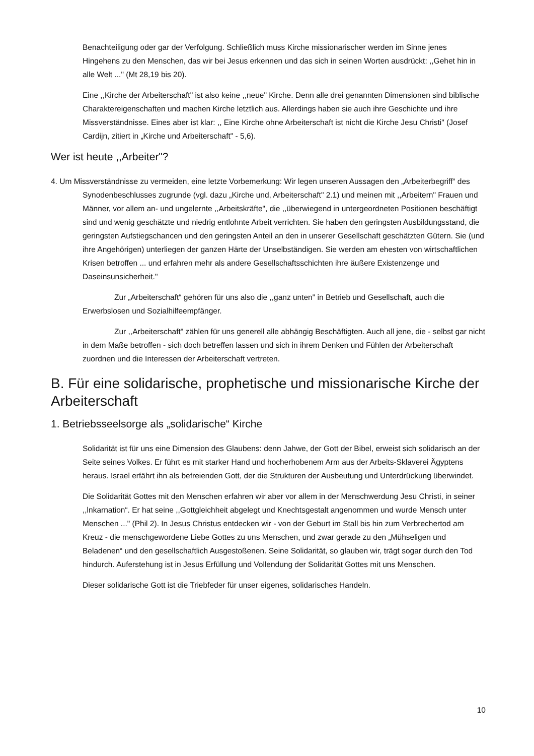Benachteiligung oder gar der Verfolgung. Schließlich muss Kirche missionarischer werden im Sinne jenes Hingehens zu den Menschen, das wir bei Jesus erkennen und das sich in seinen Worten ausdrückt: ,,Gehet hin in alle Welt ..." (Mt 28,19 bis 20).
Eine ,,Kirche der Arbeiterschaft" ist also keine ,,neue" Kirche. Denn alle drei genannten Dimensionen sind biblische Charaktereigenschaften und machen Kirche letztlich aus. Allerdings haben sie auch ihre Geschichte und ihre Missverständnisse. Eines aber ist klar: ,, Eine Kirche ohne Arbeiterschaft ist nicht die Kirche Jesu Christi" (Josef Cardijn, zitiert in „Kirche und Arbeiterschaft" - 5,6).
Wer ist heute ,,Arbeiter"?
4. Um Missverständnisse zu vermeiden, eine letzte Vorbemerkung: Wir legen unseren Aussagen den „Arbeiterbegriff“ des Synodenbeschlusses zugrunde (vgl. dazu „Kirche und, Arbeiterschaft" 2.1) und meinen mit ,,Arbeitern" Frauen und Männer, vor allem an- und ungelernte ,,Arbeitskräfte", die ,,überwiegend in untergeordneten Positionen beschäftigt sind und wenig geschätzte und niedrig entlohnte Arbeit verrichten. Sie haben den geringsten Ausbildungsstand, die geringsten Aufstiegschancen und den geringsten Anteil an den in unserer Gesellschaft geschätzten Gütern. Sie (und ihre Angehörigen) unterliegen der ganzen Härte der Unselbständigen. Sie werden am ehesten von wirtschaftlichen Krisen betroffen ... und erfahren mehr als andere Gesellschaftsschichten ihre äußere Existenzenge und Daseinsunsicherheit."
Zur „Arbeiterschaft“ gehören für uns also die ,,ganz unten" in Betrieb und Gesellschaft, auch die Erwerbslosen und Sozialhilfeempfänger.
Zur ,,Arbeiterschaft" zählen für uns generell alle abhängig Beschäftigten. Auch all jene, die - selbst gar nicht in dem Maße betroffen - sich doch betreffen lassen und sich in ihrem Denken und Fühlen der Arbeiterschaft zuordnen und die Interessen der Arbeiterschaft vertreten.
B. Für eine solidarische, prophetische und missionarische Kirche der Arbeiterschaft
1. Betriebsseelsorge als „solidarische“ Kirche
Solidarität ist für uns eine Dimension des Glaubens: denn Jahwe, der Gott der Bibel, erweist sich solidarisch an der Seite seines Volkes. Er führt es mit starker Hand und hocherhobenem Arm aus der Arbeits-Sklaverei Ägyptens heraus. Israel erfährt ihn als befreienden Gott, der die Strukturen der Ausbeutung und Unterdrückung überwindet.
Die Solidarität Gottes mit den Menschen erfahren wir aber vor allem in der Menschwerdung Jesu Christi, in seiner ,,lnkarnation“. Er hat seine ,,Gottgleichheit abgelegt und Knechtsgestalt angenommen und wurde Mensch unter Menschen ..." (Phil 2). In Jesus Christus entdecken wir - von der Geburt im Stall bis hin zum Verbrechertod am Kreuz - die menschgewordene Liebe Gottes zu uns Menschen, und zwar gerade zu den „Mühseligen und Beladenen“ und den gesellschaftlich Ausgestoßenen. Seine Solidarität, so glauben wir, trägt sogar durch den Tod hindurch. Auferstehung ist in Jesus Erfüllung und Vollendung der Solidarität Gottes mit uns Menschen.
Dieser solidarische Gott ist die Triebfeder für unser eigenes, solidarisches Handeln.
10